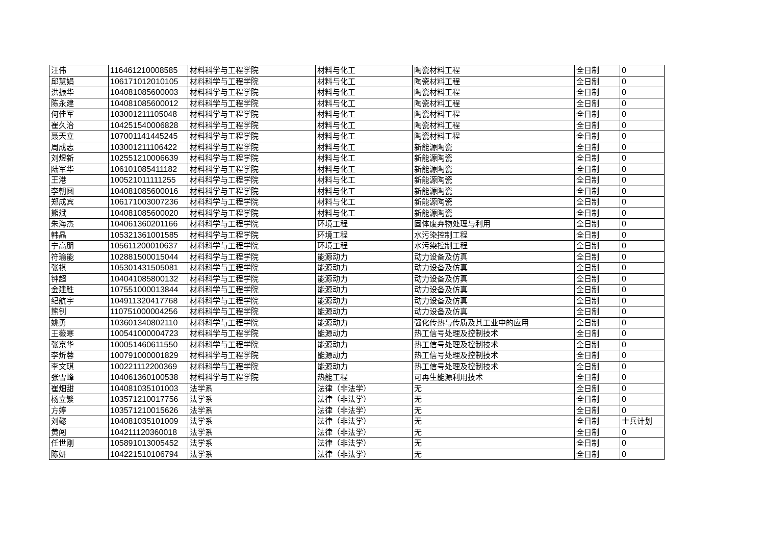| 汪伟 | 116461210008585 | 材料科学与工程学院 | 材料与化工 | 陶瓷材料工程 | 全日制 | 0 |
| 邱慧娟 | 106171012010105 | 材料科学与工程学院 | 材料与化工 | 陶瓷材料工程 | 全日制 | 0 |
| 洪振华 | 104081085600003 | 材料科学与工程学院 | 材料与化工 | 陶瓷材料工程 | 全日制 | 0 |
| 陈永建 | 104081085600012 | 材料科学与工程学院 | 材料与化工 | 陶瓷材料工程 | 全日制 | 0 |
| 何佳军 | 103001211105048 | 材料科学与工程学院 | 材料与化工 | 陶瓷材料工程 | 全日制 | 0 |
| 崔久治 | 104251540006828 | 材料科学与工程学院 | 材料与化工 | 陶瓷材料工程 | 全日制 | 0 |
| 聂天立 | 107001141445245 | 材料科学与工程学院 | 材料与化工 | 陶瓷材料工程 | 全日制 | 0 |
| 周成志 | 103001211106422 | 材料科学与工程学院 | 材料与化工 | 新能源陶瓷 | 全日制 | 0 |
| 刘煜新 | 102551210006639 | 材料科学与工程学院 | 材料与化工 | 新能源陶瓷 | 全日制 | 0 |
| 陆军华 | 106101085411182 | 材料科学与工程学院 | 材料与化工 | 新能源陶瓷 | 全日制 | 0 |
| 王港 | 100521011111255 | 材料科学与工程学院 | 材料与化工 | 新能源陶瓷 | 全日制 | 0 |
| 李朝圆 | 104081085600016 | 材料科学与工程学院 | 材料与化工 | 新能源陶瓷 | 全日制 | 0 |
| 郑成宾 | 106171003007236 | 材料科学与工程学院 | 材料与化工 | 新能源陶瓷 | 全日制 | 0 |
| 熊斌 | 104081085600020 | 材料科学与工程学院 | 材料与化工 | 新能源陶瓷 | 全日制 | 0 |
| 朱海杰 | 104061360201166 | 材料科学与工程学院 | 环境工程 | 固体废弃物处理与利用 | 全日制 | 0 |
| 韩晶 | 105321361001585 | 材料科学与工程学院 | 环境工程 | 水污染控制工程 | 全日制 | 0 |
| 宁高朋 | 105611200010637 | 材料科学与工程学院 | 环境工程 | 水污染控制工程 | 全日制 | 0 |
| 符瑜能 | 102881500015044 | 材料科学与工程学院 | 能源动力 | 动力设备及仿真 | 全日制 | 0 |
| 张祺 | 105301431505081 | 材料科学与工程学院 | 能源动力 | 动力设备及仿真 | 全日制 | 0 |
| 钟超 | 104041085800132 | 材料科学与工程学院 | 能源动力 | 动力设备及仿真 | 全日制 | 0 |
| 金建胜 | 107551000013844 | 材料科学与工程学院 | 能源动力 | 动力设备及仿真 | 全日制 | 0 |
| 纪航宇 | 104911320417768 | 材料科学与工程学院 | 能源动力 | 动力设备及仿真 | 全日制 | 0 |
| 熊钊 | 110751000004256 | 材料科学与工程学院 | 能源动力 | 动力设备及仿真 | 全日制 | 0 |
| 姚勇 | 103601340802110 | 材料科学与工程学院 | 能源动力 | 强化传热与传质及其工业中的应用 | 全日制 | 0 |
| 王薇寒 | 100541000004723 | 材料科学与工程学院 | 能源动力 | 热工信号处理及控制技术 | 全日制 | 0 |
| 张京华 | 100051460611550 | 材料科学与工程学院 | 能源动力 | 热工信号处理及控制技术 | 全日制 | 0 |
| 李炘蓉 | 100791000001829 | 材料科学与工程学院 | 能源动力 | 热工信号处理及控制技术 | 全日制 | 0 |
| 李文琪 | 100221112200369 | 材料科学与工程学院 | 能源动力 | 热工信号处理及控制技术 | 全日制 | 0 |
| 张雪峰 | 104061360100538 | 材料科学与工程学院 | 热能工程 | 可再生能源利用技术 | 全日制 | 0 |
| 崔畑甜 | 104081035101003 | 法学系 | 法律（非法学） | 无 | 全日制 | 0 |
| 杨立繁 | 103571210017756 | 法学系 | 法律（非法学） | 无 | 全日制 | 0 |
| 方婷 | 103571210015626 | 法学系 | 法律（非法学） | 无 | 全日制 | 0 |
| 刘懿 | 104081035101009 | 法学系 | 法律（非法学） | 无 | 全日制 | 士兵计划 |
| 黄闯 | 104211120360018 | 法学系 | 法律（非法学） | 无 | 全日制 | 0 |
| 任世刚 | 105891013005452 | 法学系 | 法律（非法学） | 无 | 全日制 | 0 |
| 陈妍 | 104221510106794 | 法学系 | 法律（非法学） | 无 | 全日制 | 0 |